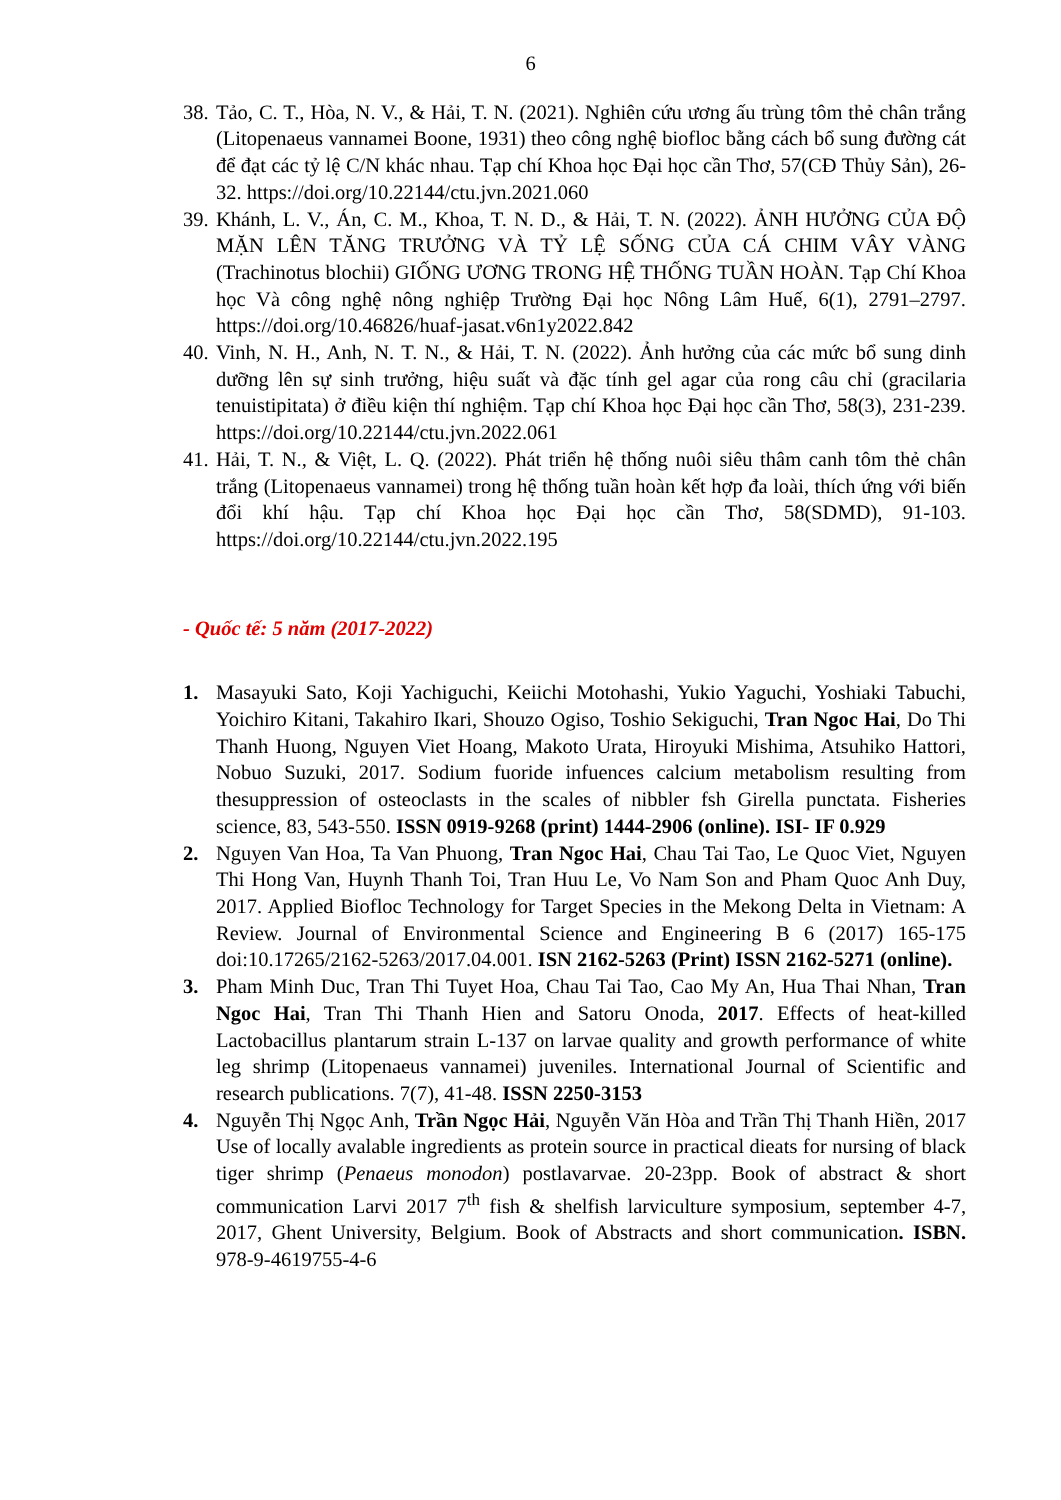6
38. Tảo, C. T., Hòa, N. V., & Hải, T. N. (2021). Nghiên cứu ương ấu trùng tôm thẻ chân trắng (Litopenaeus vannamei Boone, 1931) theo công nghệ biofloc bằng cách bổ sung đường cát để đạt các tỷ lệ C/N khác nhau. Tạp chí Khoa học Đại học cần Thơ, 57(CĐ Thủy Sản), 26-32. https://doi.org/10.22144/ctu.jvn.2021.060
39. Khánh, L. V., Án, C. M., Khoa, T. N. D., & Hải, T. N. (2022). ẢNH HƯỞNG CỦA ĐỘ MẶN LÊN TĂNG TRƯỞNG VÀ TỶ LỆ SỐNG CỦA CÁ CHIM VÂY VÀNG (Trachinotus blochii) GIỐNG ƯƠNG TRONG HỆ THỐNG TUẦN HOÀN. Tạp Chí Khoa học Và công nghệ nông nghiệp Trường Đại học Nông Lâm Huế, 6(1), 2791–2797. https://doi.org/10.46826/huaf-jasat.v6n1y2022.842
40. Vinh, N. H., Anh, N. T. N., & Hải, T. N. (2022). Ảnh hưởng của các mức bổ sung dinh dưỡng lên sự sinh trưởng, hiệu suất và đặc tính gel agar của rong câu chỉ (gracilaria tenuistipitata) ở điều kiện thí nghiệm. Tạp chí Khoa học Đại học cần Thơ, 58(3), 231-239. https://doi.org/10.22144/ctu.jvn.2022.061
41. Hải, T. N., & Việt, L. Q. (2022). Phát triển hệ thống nuôi siêu thâm canh tôm thẻ chân trắng (Litopenaeus vannamei) trong hệ thống tuần hoàn kết hợp đa loài, thích ứng với biến đổi khí hậu. Tạp chí Khoa học Đại học cần Thơ, 58(SDMD), 91-103. https://doi.org/10.22144/ctu.jvn.2022.195
- Quốc tế: 5 năm (2017-2022)
1. Masayuki Sato, Koji Yachiguchi, Keiichi Motohashi, Yukio Yaguchi, Yoshiaki Tabuchi, Yoichiro Kitani, Takahiro Ikari, Shouzo Ogiso, Toshio Sekiguchi, Tran Ngoc Hai, Do Thi Thanh Huong, Nguyen Viet Hoang, Makoto Urata, Hiroyuki Mishima, Atsuhiko Hattori, Nobuo Suzuki, 2017. Sodium fuoride infuences calcium metabolism resulting from thesuppression of osteoclasts in the scales of nibbler fsh Girella punctata. Fisheries science, 83, 543-550. ISSN 0919-9268 (print) 1444-2906 (online). ISI- IF 0.929
2. Nguyen Van Hoa, Ta Van Phuong, Tran Ngoc Hai, Chau Tai Tao, Le Quoc Viet, Nguyen Thi Hong Van, Huynh Thanh Toi, Tran Huu Le, Vo Nam Son and Pham Quoc Anh Duy, 2017. Applied Biofloc Technology for Target Species in the Mekong Delta in Vietnam: A Review. Journal of Environmental Science and Engineering B 6 (2017) 165-175 doi:10.17265/2162-5263/2017.04.001. ISN 2162-5263 (Print) ISSN 2162-5271 (online).
3. Pham Minh Duc, Tran Thi Tuyet Hoa, Chau Tai Tao, Cao My An, Hua Thai Nhan, Tran Ngoc Hai, Tran Thi Thanh Hien and Satoru Onoda, 2017. Effects of heat-killed Lactobacillus plantarum strain L-137 on larvae quality and growth performance of white leg shrimp (Litopenaeus vannamei) juveniles. International Journal of Scientific and research publications. 7(7), 41-48. ISSN 2250-3153
4. Nguyễn Thị Ngọc Anh, Trần Ngọc Hải, Nguyễn Văn Hòa and Trần Thị Thanh Hiền, 2017 Use of locally avalable ingredients as protein source in practical dieats for nursing of black tiger shrimp (Penaeus monodon) postlavarvae. 20-23pp. Book of abstract & short communication Larvi 2017 7<sup>th</sup> fish & shelfish larviculture symposium, september 4-7, 2017, Ghent University, Belgium. Book of Abstracts and short communication. ISBN. 978-9-4619755-4-6